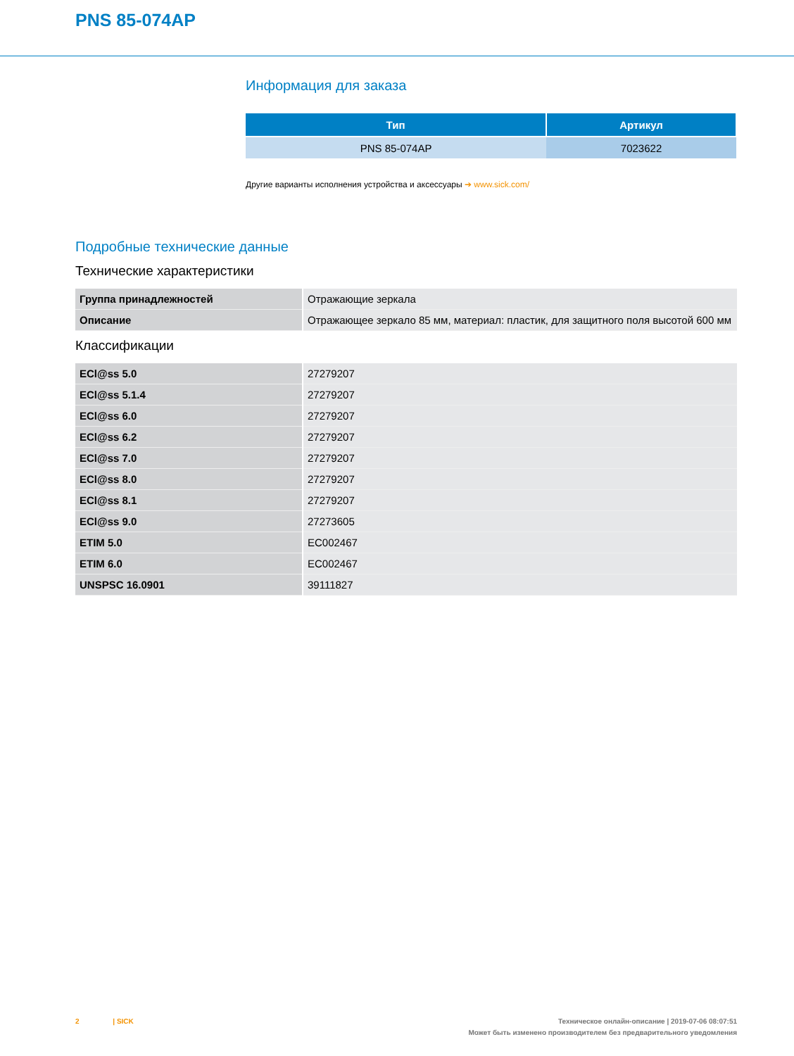PNS 85-074AP
Информация для заказа
| Тип | Артикул |
| --- | --- |
| PNS 85-074AP | 7023622 |
Другие варианты исполнения устройства и аксессуары ➔ www.sick.com/
Подробные технические данные
Технические характеристики
| Группа принадлежностей | Отражающие зеркала |
| Описание | Отражающее зеркало 85 мм, материал: пластик, для защитного поля высотой 600 мм |
Классификации
| ECl@ss 5.0 | 27279207 |
| ECl@ss 5.1.4 | 27279207 |
| ECl@ss 6.0 | 27279207 |
| ECl@ss 6.2 | 27279207 |
| ECl@ss 7.0 | 27279207 |
| ECl@ss 8.0 | 27279207 |
| ECl@ss 8.1 | 27279207 |
| ECl@ss 9.0 | 27273605 |
| ETIM 5.0 | EC002467 |
| ETIM 6.0 | EC002467 |
| UNSPSC 16.0901 | 39111827 |
2 | SICK
Техническое онлайн-описание | 2019-07-06 08:07:51
Может быть изменено производителем без предварительного уведомления